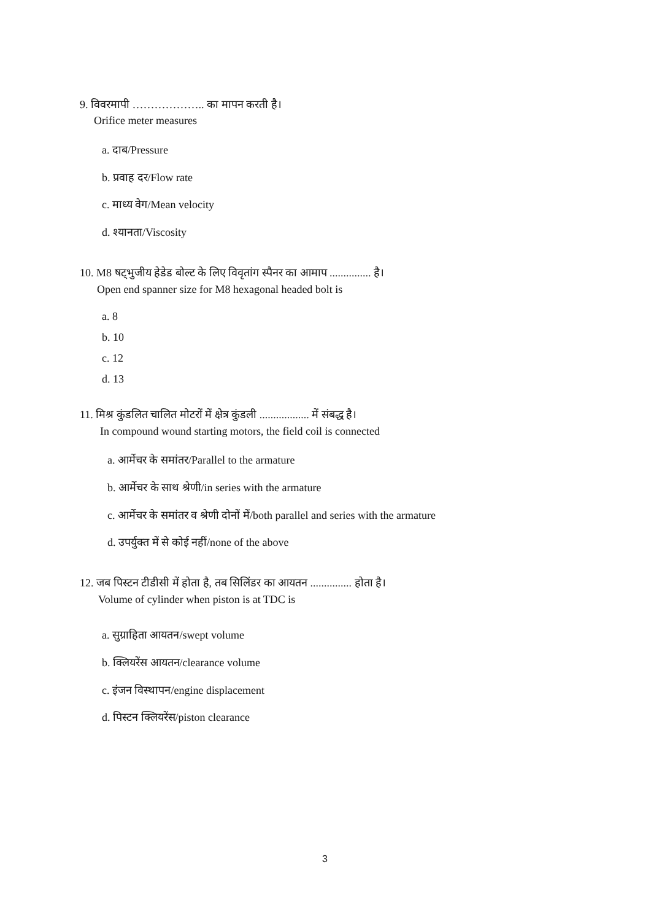9. विवरमापी ……………….. का मापन करती है।
Orifice meter measures
a. दाब/Pressure
b. प्रवाह दर/Flow rate
c. माध्य वेग/Mean velocity
d. श्यानता/Viscosity
10. M8 षट्भुजीय हेडेड बोल्ट के लिए विवृतांग स्पैनर का आमाप ............... है।
Open end spanner size for M8 hexagonal headed bolt is
a. 8
b. 10
c. 12
d. 13
11. मिश्र कुंडलित चालित मोटरों में क्षेत्र कुंडली .................. में संबद्ध है।
In compound wound starting motors, the field coil is connected
a. आर्मेचर के समांतर/Parallel to the armature
b. आर्मेचर के साथ श्रेणी/in series with the armature
c. आर्मेचर के समांतर व श्रेणी दोनों में/both parallel and series with the armature
d. उपर्युक्त में से कोई नहीं/none of the above
12. जब पिस्टन टीडीसी में होता है, तब सिलिंडर का आयतन ............... होता है।
Volume of cylinder when piston is at TDC is
a. सुग्राहिता आयतन/swept volume
b. क्लियरेंस आयतन/clearance volume
c. इंजन विस्थापन/engine displacement
d. पिस्टन क्लियरेंस/piston clearance
3